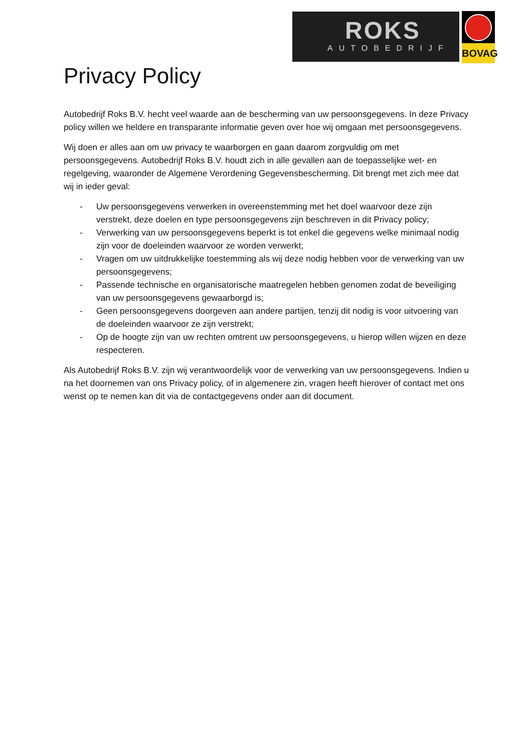ROKS
AUTOBEDRIJF
BOVAG
Privacy Policy
Autobedrijf Roks B.V. hecht veel waarde aan de bescherming van uw persoonsgegevens. In deze Privacy policy willen we heldere en transparante informatie geven over hoe wij omgaan met persoonsgegevens.
Wij doen er alles aan om uw privacy te waarborgen en gaan daarom zorgvuldig om met persoonsgegevens. Autobedrijf Roks B.V. houdt zich in alle gevallen aan de toepasselijke wet- en regelgeving, waaronder de Algemene Verordening Gegevensbescherming. Dit brengt met zich mee dat wij in ieder geval:
- Uw persoonsgegevens verwerken in overeenstemming met het doel waarvoor deze zijn verstrekt, deze doelen en type persoonsgegevens zijn beschreven in dit Privacy policy;
- Verwerking van uw persoonsgegevens beperkt is tot enkel die gegevens welke minimaal nodig zijn voor de doeleinden waarvoor ze worden verwerkt;
- Vragen om uw uitdrukkelijke toestemming als wij deze nodig hebben voor de verwerking van uw persoonsgegevens;
- Passende technische en organisatorische maatregelen hebben genomen zodat de beveiliging van uw persoonsgegevens gewaarborgd is;
- Geen persoonsgegevens doorgeven aan andere partijen, tenzij dit nodig is voor uitvoering van de doeleinden waarvoor ze zijn verstrekt;
- Op de hoogte zijn van uw rechten omtrent uw persoonsgegevens, u hierop willen wijzen en deze respecteren.
Als Autobedrijf Roks B.V. zijn wij verantwoordelijk voor de verwerking van uw persoonsgegevens. Indien u na het doornemen van ons Privacy policy, of in algemenere zin, vragen heeft hierover of contact met ons wenst op te nemen kan dit via de contactgegevens onder aan dit document.